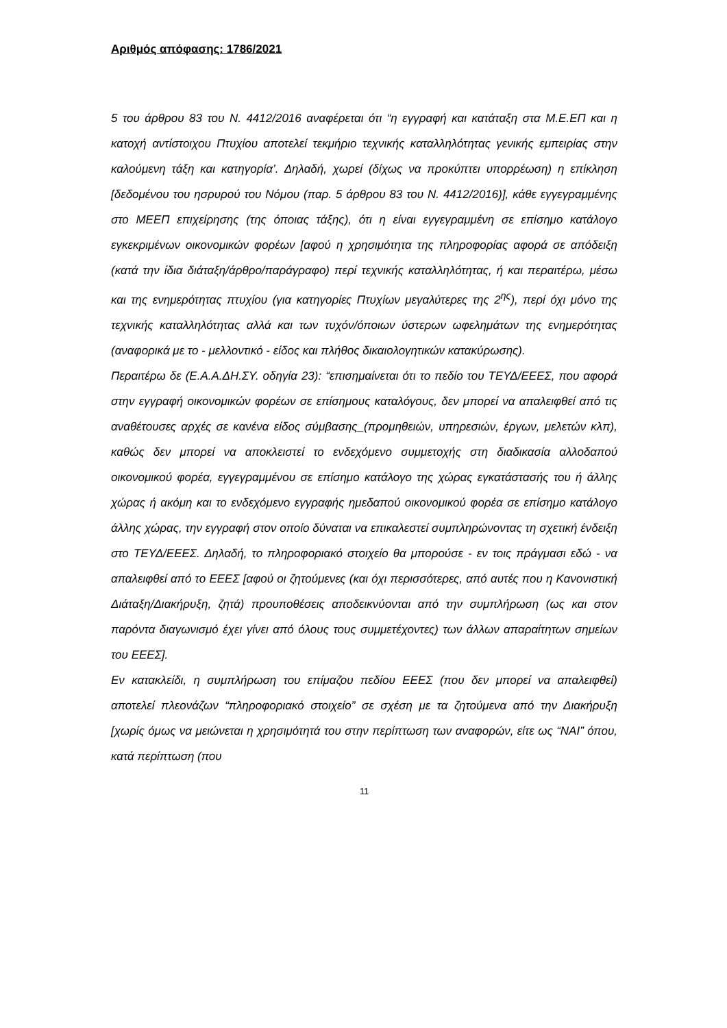Αριθμός απόφασης: 1786/2021
5 του άρθρου 83 του Ν. 4412/2016 αναφέρεται ότι “η εγγραφή και κατάταξη στα Μ.Ε.ΕΠ και η κατοχή αντίστοιχου Πτυχίου αποτελεί τεκμήριο τεχνικής καταλληλότητας γενικής εμπειρίας στην καλούμενη τάξη και κατηγορία’. Δηλαδή, χωρεί (δίχως να προκύπτει υπορρέωση) η επίκληση [δεδομένου του ησρυρού του Νόμου (παρ. 5 άρθρου 83 του Ν. 4412/2016)], κάθε εγγεγραμμένης στο ΜΕΕΠ επιχείρησης (της όποιας τάξης), ότι η είναι εγγεγραμμένη σε επίσημο κατάλογο εγκεκριμένων οικονομικών φορέων [αφού η χρησιμότητα της πληροφορίας αφορά σε απόδειξη (κατά την ίδια διάταξη/άρθρο/παράγραφο) περί τεχνικής καταλληλότητας, ή και περαιτέρω, μέσω και της ενημερότητας πτυχίου (για κατηγορίες Πτυχίων μεγαλύτερες της 2<sup>ης</sup>), περί όχι μόνο της τεχνικής καταλληλότητας αλλά και των τυχόν/όποιων ύστερων ωφελημάτων της ενημερότητας (αναφορικά με το - μελλοντικό - είδος και πλήθος δικαιολογητικών κατακύρωσης).
Περαιτέρω δε (Ε.Α.Α.ΔΗ.ΣΥ. οδηγία 23): “επισημαίνεται ότι το πεδίο του ΤΕΥΔ/ΕΕΕΣ, που αφορά στην εγγραφή οικονομικών φορέων σε επίσημους καταλόγους, δεν μπορεί να απαλειφθεί από τις αναθέτουσες αρχές σε κανένα είδος σύμβασης_(προμηθειών, υπηρεσιών, έργων, μελετών κλπ), καθώς δεν μπορεί να αποκλειστεί το ενδεχόμενο συμμετοχής στη διαδικασία αλλοδαπού οικονομικού φορέα, εγγεγραμμένου σε επίσημο κατάλογο της χώρας εγκατάστασής του ή άλλης χώρας ή ακόμη και το ενδεχόμενο εγγραφής ημεδαπού οικονομικού φορέα σε επίσημο κατάλογο άλλης χώρας, την εγγραφή στον οποίο δύναται να επικαλεστεί συμπληρώνοντας τη σχετική ένδειξη στο ΤΕΥΔ/ΕΕΕΣ. Δηλαδή, το πληροφοριακό στοιχείο θα μπορούσε - εν τοις πράγμασι εδώ - να απαλειφθεί από το ΕΕΕΣ [αφού οι ζητούμενες (και όχι περισσότερες, από αυτές που η Κανονιστική Διάταξη/Διακήρυξη, ζητά) προυποθέσεις αποδεικνύονται από την συμπλήρωση (ως και στον παρόντα διαγωνισμό έχει γίνει από όλους τους συμμετέχοντες) των άλλων απαραίτητων σημείων του ΕΕΕΣ].
Εν κατακλείδι, η συμπλήρωση του επίμαζου πεδίου ΕΕΕΣ (που δεν μπορεί να απαλειφθεί) αποτελεί πλεονάζων “πληροφοριακό στοιχείο” σε σχέση με τα ζητούμενα από την Διακήρυξη [χωρίς όμως να μειώνεται η χρησιμότητά του στην περίπτωση των αναφορών, είτε ως “ΝΑΙ” όπου, κατά περίπτωση (που
11